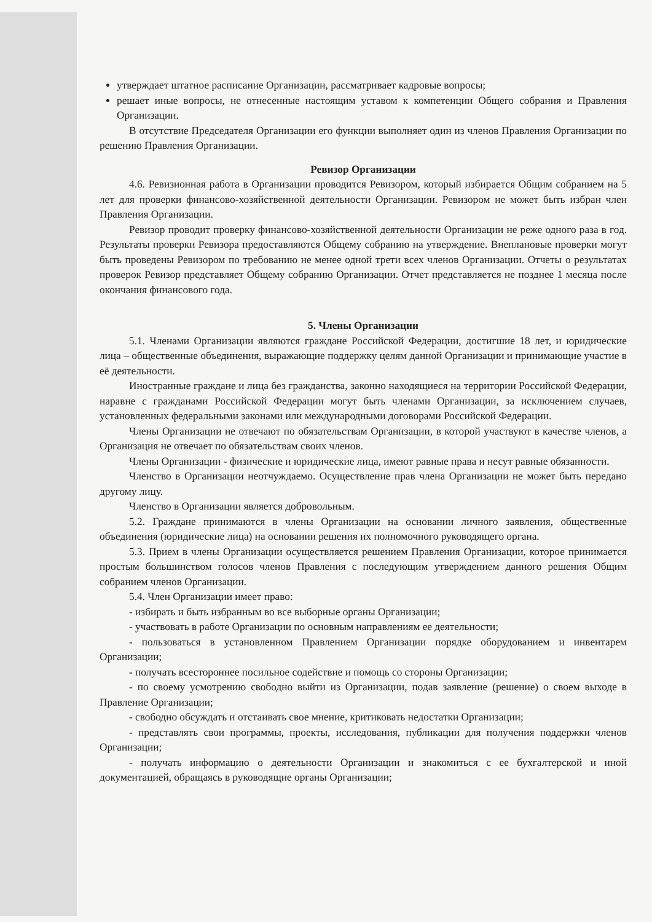утверждает штатное расписание Организации, рассматривает кадровые вопросы;
решает иные вопросы, не отнесенные настоящим уставом к компетенции Общего собрания и Правления Организации.
В отсутствие Председателя Организации его функции выполняет один из членов Правления Организации по решению Правления Организации.
Ревизор Организации
4.6. Ревизионная работа в Организации проводится Ревизором, который избирается Общим собранием на 5 лет для проверки финансово-хозяйственной деятельности Организации. Ревизором не может быть избран член Правления Организации.
Ревизор проводит проверку финансово-хозяйственной деятельности Организации не реже одного раза в год. Результаты проверки Ревизора предоставляются Общему собранию на утверждение. Внеплановые проверки могут быть проведены Ревизором по требованию не менее одной трети всех членов Организации. Отчеты о результатах проверок Ревизор представляет Общему собранию Организации. Отчет представляется не позднее 1 месяца после окончания финансового года.
5. Члены Организации
5.1. Членами Организации являются граждане Российской Федерации, достигшие 18 лет, и юридические лица – общественные объединения, выражающие поддержку целям данной Организации и принимающие участие в её деятельности.
Иностранные граждане и лица без гражданства, законно находящиеся на территории Российской Федерации, наравне с гражданами Российской Федерации могут быть членами Организации, за исключением случаев, установленных федеральными законами или международными договорами Российской Федерации.
Члены Организации не отвечают по обязательствам Организации, в которой участвуют в качестве членов, а Организация не отвечает по обязательствам своих членов.
Члены Организации - физические и юридические лица, имеют равные права и несут равные обязанности.
Членство в Организации неотчуждаемо. Осуществление прав члена Организации не может быть передано другому лицу.
Членство в Организации является добровольным.
5.2. Граждане принимаются в члены Организации на основании личного заявления, общественные объединения (юридические лица) на основании решения их полномочного руководящего органа.
5.3. Прием в члены Организации осуществляется решением Правления Организации, которое принимается простым большинством голосов членов Правления с последующим утверждением данного решения Общим собранием членов Организации.
5.4. Член Организации имеет право:
- избирать и быть избранным во все выборные органы Организации;
- участвовать в работе Организации по основным направлениям ее деятельности;
- пользоваться в установленном Правлением Организации порядке оборудованием и инвентарем Организации;
- получать всестороннее посильное содействие и помощь со стороны Организации;
- по своему усмотрению свободно выйти из Организации, подав заявление (решение) о своем выходе в Правление Организации;
- свободно обсуждать и отстаивать свое мнение, критиковать недостатки Организации;
- представлять свои программы, проекты, исследования, публикации для получения поддержки членов Организации;
- получать информацию о деятельности Организации и знакомиться с ее бухгалтерской и иной документацией, обращаясь в руководящие органы Организации;